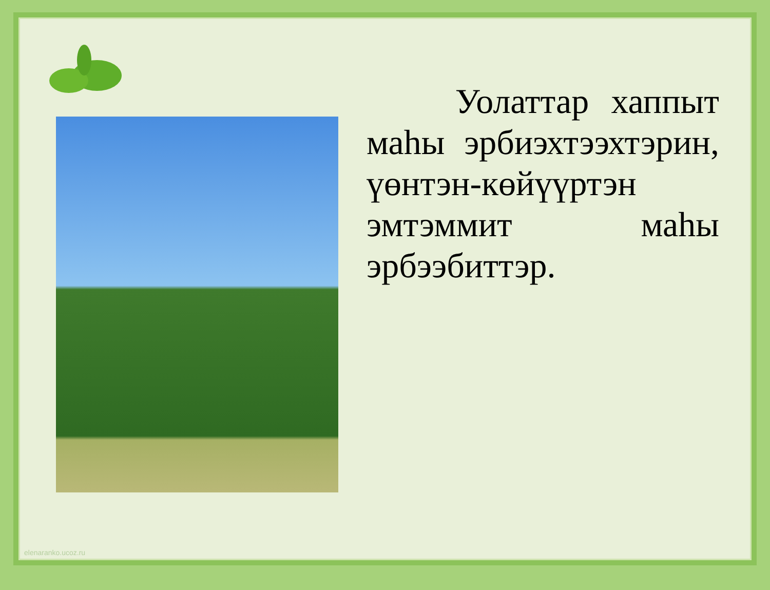Уолаттар хаппыт маhы эрбиэхтээхтэрин, үөнтэн-көйүүртэн эмтэммит маhы эрбээбиттэр.
elenaranko.ucoz.ru